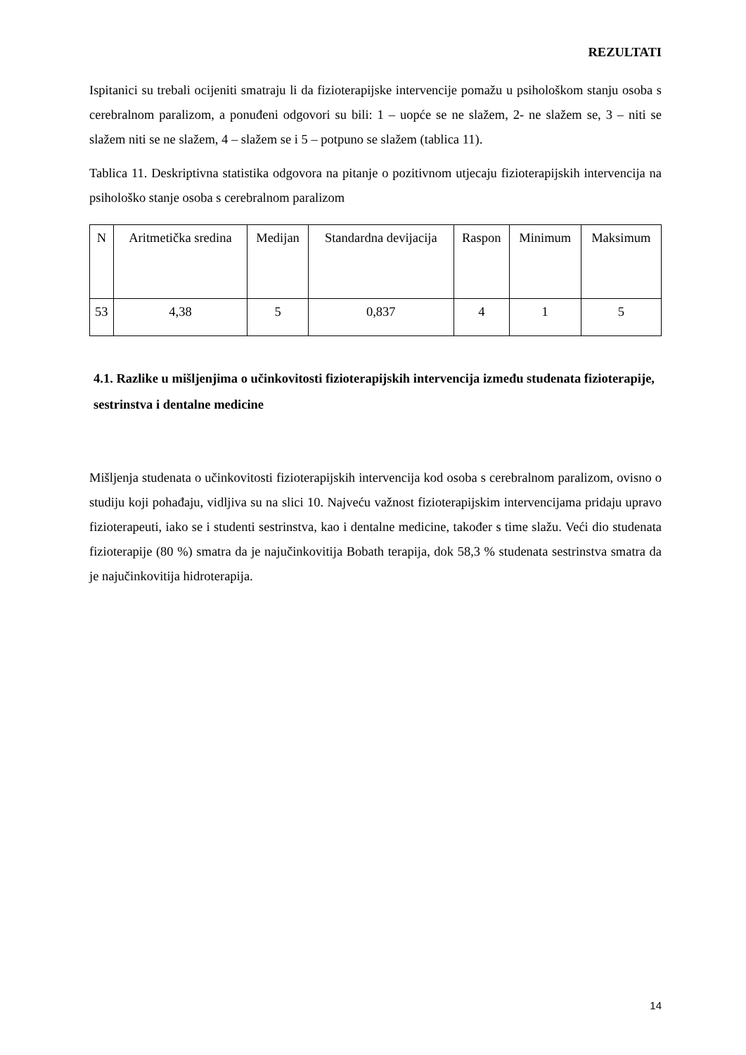REZULTATI
Ispitanici su trebali ocijeniti smatraju li da fizioterapijske intervencije pomažu u psihološkom stanju osoba s cerebralnom paralizom, a ponuđeni odgovori su bili: 1 – uopće se ne slažem, 2- ne slažem se, 3 – niti se slažem niti se ne slažem, 4 – slažem se i 5 – potpuno se slažem (tablica 11).
Tablica 11. Deskriptivna statistika odgovora na pitanje o pozitivnom utjecaju fizioterapijskih intervencija na psihološko stanje osoba s cerebralnom paralizom
| N | Aritmetička sredina | Medijan | Standardna devijacija | Raspon | Minimum | Maksimum |
| --- | --- | --- | --- | --- | --- | --- |
| 53 | 4,38 | 5 | 0,837 | 4 | 1 | 5 |
4.1. Razlike u mišljenjima o učinkovitosti fizioterapijskih intervencija između studenata fizioterapije, sestrinstva i dentalne medicine
Mišljenja studenata o učinkovitosti fizioterapijskih intervencija kod osoba s cerebralnom paralizom, ovisno o studiju koji pohađaju, vidljiva su na slici 10. Najveću važnost fizioterapijskim intervencijama pridaju upravo fizioterapeuti, iako se i studenti sestrinstva, kao i dentalne medicine, također s time slažu. Veći dio studenata fizioterapije (80 %) smatra da je najučinkovitija Bobath terapija, dok 58,3 % studenata sestrinstva smatra da je najučinkovitija hidroterapija.
14